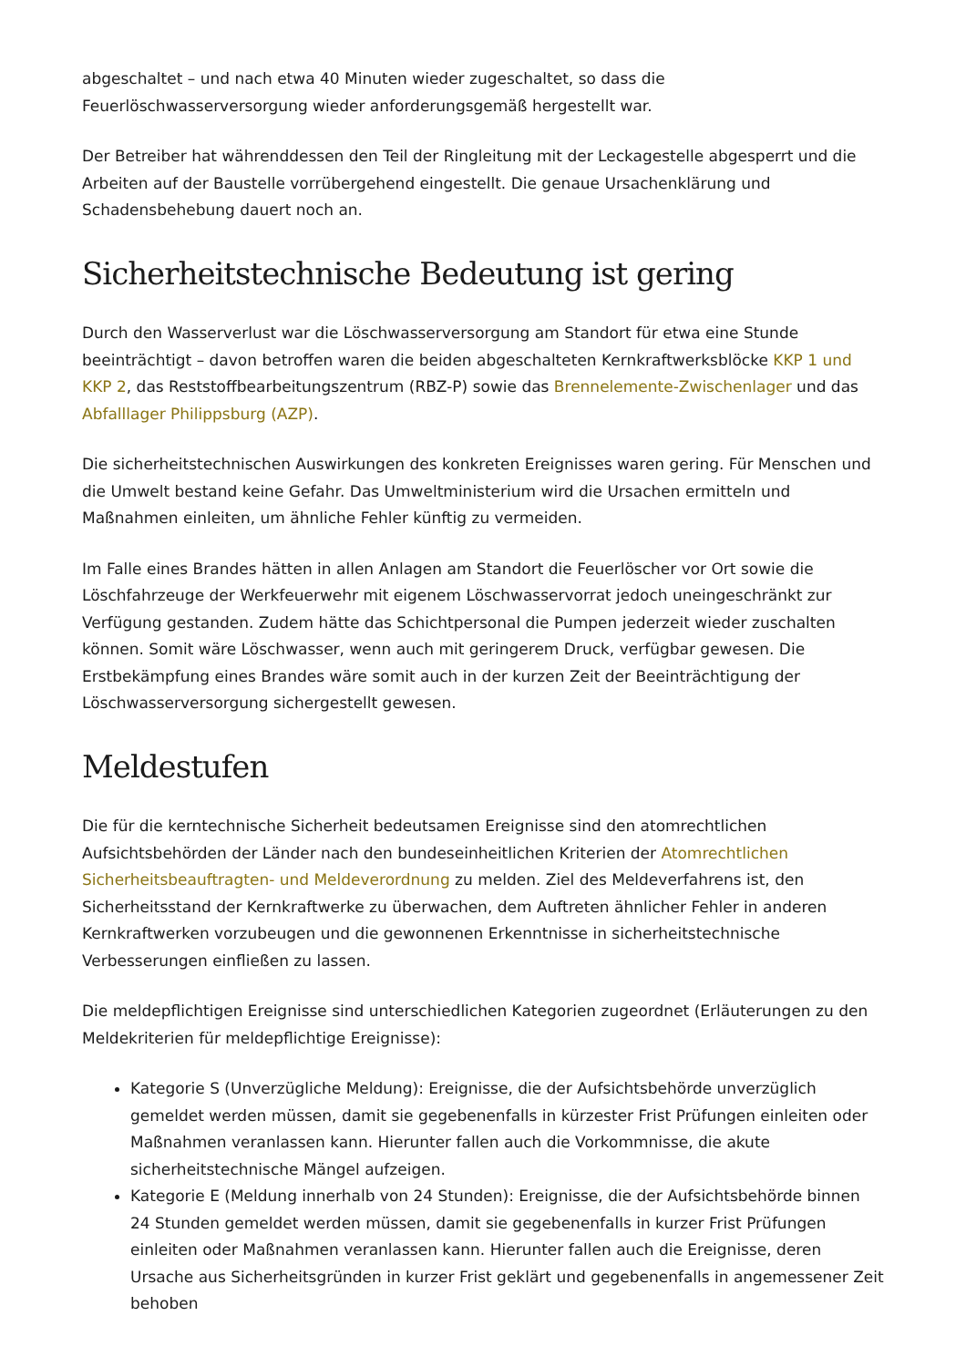abgeschaltet – und nach etwa 40 Minuten wieder zugeschaltet, so dass die
Feuerlöschwasserversorgung wieder anforderungsgemäß hergestellt war.
Der Betreiber hat währenddessen den Teil der Ringleitung mit der Leckagestelle abgesperrt und die Arbeiten auf der Baustelle vorrübergehend eingestellt. Die genaue Ursachenklärung und Schadensbehebung dauert noch an.
Sicherheitstechnische Bedeutung ist gering
Durch den Wasserverlust war die Löschwasserversorgung am Standort für etwa eine Stunde beeinträchtigt – davon betroffen waren die beiden abgeschalteten Kernkraftwerksblöcke KKP 1 und KKP 2, das Reststoffbearbeitungszentrum (RBZ-P) sowie das Brennelemente-Zwischenlager und das Abfalllager Philippsburg (AZP).
Die sicherheitstechnischen Auswirkungen des konkreten Ereignisses waren gering. Für Menschen und die Umwelt bestand keine Gefahr. Das Umweltministerium wird die Ursachen ermitteln und Maßnahmen einleiten, um ähnliche Fehler künftig zu vermeiden.
Im Falle eines Brandes hätten in allen Anlagen am Standort die Feuerlöscher vor Ort sowie die Löschfahrzeuge der Werkfeuerwehr mit eigenem Löschwasservorrat jedoch uneingeschränkt zur Verfügung gestanden. Zudem hätte das Schichtpersonal die Pumpen jederzeit wieder zuschalten können. Somit wäre Löschwasser, wenn auch mit geringerem Druck, verfügbar gewesen. Die Erstbekämpfung eines Brandes wäre somit auch in der kurzen Zeit der Beeinträchtigung der Löschwasserversorgung sichergestellt gewesen.
Meldestufen
Die für die kerntechnische Sicherheit bedeutsamen Ereignisse sind den atomrechtlichen Aufsichtsbehörden der Länder nach den bundeseinheitlichen Kriterien der Atomrechtlichen Sicherheitsbeauftragten- und Meldeverordnung zu melden. Ziel des Meldeverfahrens ist, den Sicherheitsstand der Kernkraftwerke zu überwachen, dem Auftreten ähnlicher Fehler in anderen Kernkraftwerken vorzubeugen und die gewonnenen Erkenntnisse in sicherheitstechnische Verbesserungen einfließen zu lassen.
Die meldepflichtigen Ereignisse sind unterschiedlichen Kategorien zugeordnet (Erläuterungen zu den Meldekriterien für meldepflichtige Ereignisse):
Kategorie S (Unverzügliche Meldung): Ereignisse, die der Aufsichtsbehörde unverzüglich gemeldet werden müssen, damit sie gegebenenfalls in kürzester Frist Prüfungen einleiten oder Maßnahmen veranlassen kann. Hierunter fallen auch die Vorkommnisse, die akute sicherheitstechnische Mängel aufzeigen.
Kategorie E (Meldung innerhalb von 24 Stunden): Ereignisse, die der Aufsichtsbehörde binnen 24 Stunden gemeldet werden müssen, damit sie gegebenenfalls in kurzer Frist Prüfungen einleiten oder Maßnahmen veranlassen kann. Hierunter fallen auch die Ereignisse, deren Ursache aus Sicherheitsgründen in kurzer Frist geklärt und gegebenenfalls in angemessener Zeit behoben